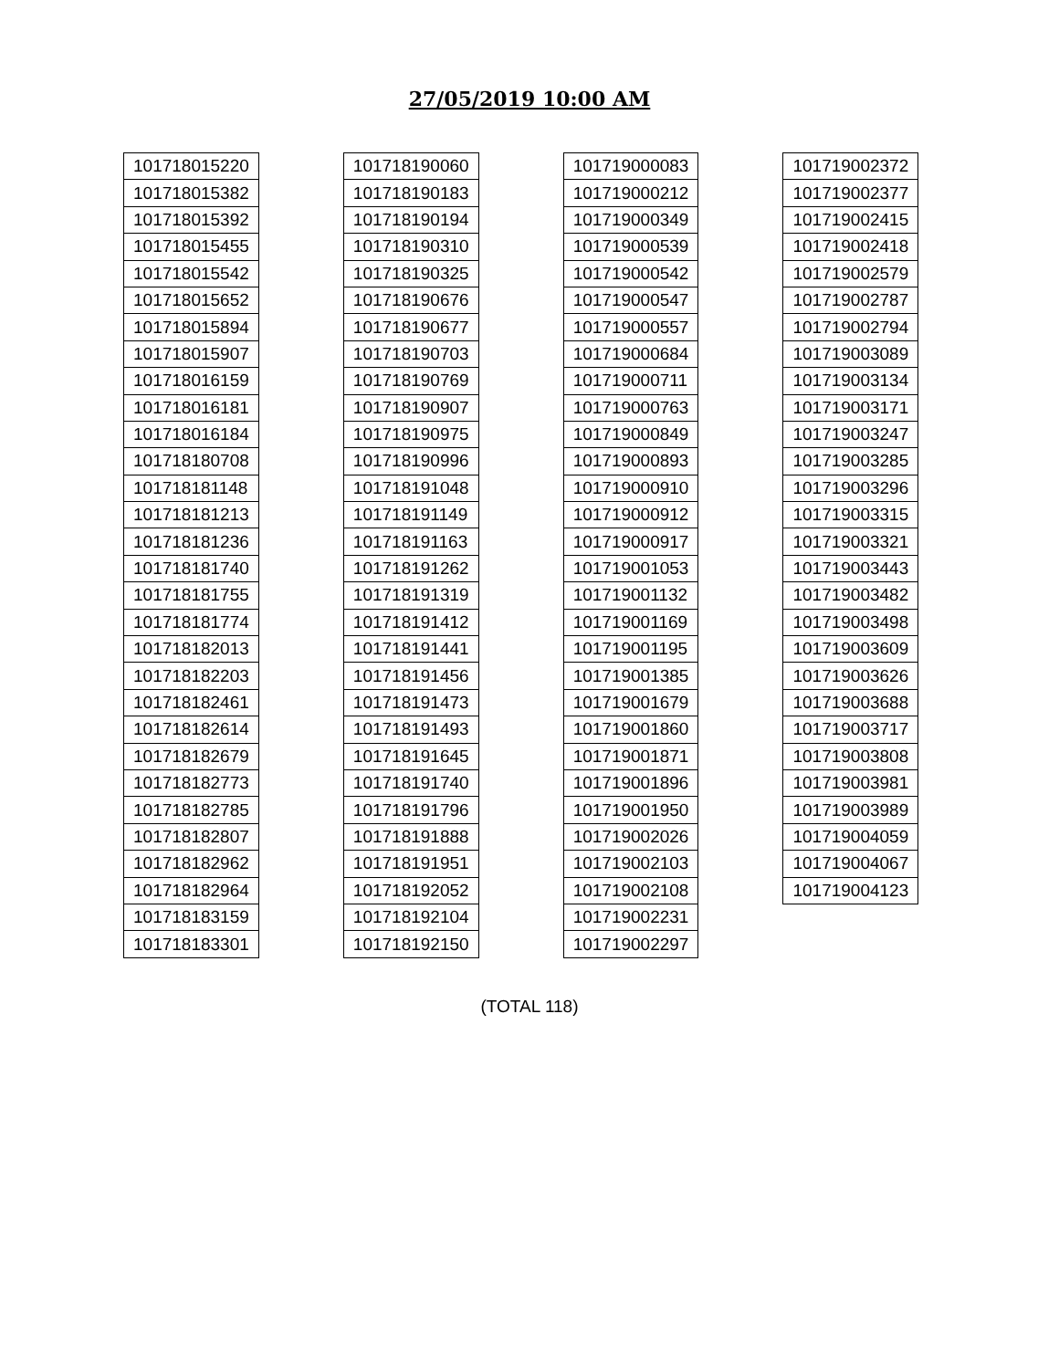27/05/2019 10:00 AM
| 101718015220 |
| 101718015382 |
| 101718015392 |
| 101718015455 |
| 101718015542 |
| 101718015652 |
| 101718015894 |
| 101718015907 |
| 101718016159 |
| 101718016181 |
| 101718016184 |
| 101718180708 |
| 101718181148 |
| 101718181213 |
| 101718181236 |
| 101718181740 |
| 101718181755 |
| 101718181774 |
| 101718182013 |
| 101718182203 |
| 101718182461 |
| 101718182614 |
| 101718182679 |
| 101718182773 |
| 101718182785 |
| 101718182807 |
| 101718182962 |
| 101718182964 |
| 101718183159 |
| 101718183301 |
| 101718190060 |
| 101718190183 |
| 101718190194 |
| 101718190310 |
| 101718190325 |
| 101718190676 |
| 101718190677 |
| 101718190703 |
| 101718190769 |
| 101718190907 |
| 101718190975 |
| 101718190996 |
| 101718191048 |
| 101718191149 |
| 101718191163 |
| 101718191262 |
| 101718191319 |
| 101718191412 |
| 101718191441 |
| 101718191456 |
| 101718191473 |
| 101718191493 |
| 101718191645 |
| 101718191740 |
| 101718191796 |
| 101718191888 |
| 101718191951 |
| 101718192052 |
| 101718192104 |
| 101718192150 |
| 101719000083 |
| 101719000212 |
| 101719000349 |
| 101719000539 |
| 101719000542 |
| 101719000547 |
| 101719000557 |
| 101719000684 |
| 101719000711 |
| 101719000763 |
| 101719000849 |
| 101719000893 |
| 101719000910 |
| 101719000912 |
| 101719000917 |
| 101719001053 |
| 101719001132 |
| 101719001169 |
| 101719001195 |
| 101719001385 |
| 101719001679 |
| 101719001860 |
| 101719001871 |
| 101719001896 |
| 101719001950 |
| 101719002026 |
| 101719002103 |
| 101719002108 |
| 101719002231 |
| 101719002297 |
| 101719002372 |
| 101719002377 |
| 101719002415 |
| 101719002418 |
| 101719002579 |
| 101719002787 |
| 101719002794 |
| 101719003089 |
| 101719003134 |
| 101719003171 |
| 101719003247 |
| 101719003285 |
| 101719003296 |
| 101719003315 |
| 101719003321 |
| 101719003443 |
| 101719003482 |
| 101719003498 |
| 101719003609 |
| 101719003626 |
| 101719003688 |
| 101719003717 |
| 101719003808 |
| 101719003981 |
| 101719003989 |
| 101719004059 |
| 101719004067 |
| 101719004123 |
(TOTAL 118)